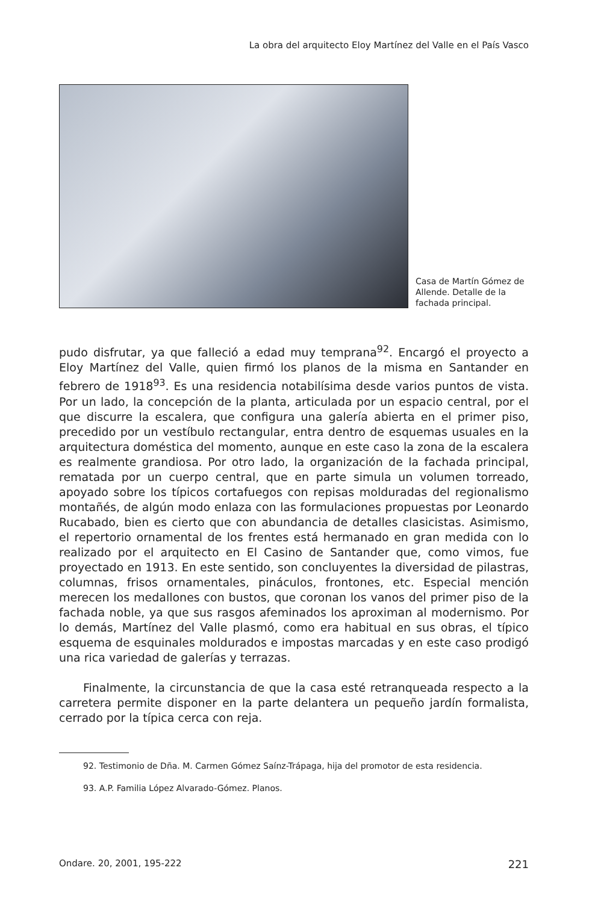La obra del arquitecto Eloy Martínez del Valle en el País Vasco
Casa de Martín Gómez de Allende. Detalle de la fachada principal.
pudo disfrutar, ya que falleció a edad muy temprana<sup>92</sup>. Encargó el proyecto a Eloy Martínez del Valle, quien firmó los planos de la misma en Santander en febrero de 1918<sup>93</sup>. Es una residencia notabilísima desde varios puntos de vista. Por un lado, la concepción de la planta, articulada por un espacio central, por el que discurre la escalera, que configura una galería abierta en el primer piso, precedido por un vestíbulo rectangular, entra dentro de esquemas usuales en la arquitectura doméstica del momento, aunque en este caso la zona de la escalera es realmente grandiosa. Por otro lado, la organización de la fachada principal, rematada por un cuerpo central, que en parte simula un volumen torreado, apoyado sobre los típicos cortafuegos con repisas molduradas del regionalismo montañés, de algún modo enlaza con las formulaciones propuestas por Leonardo Rucabado, bien es cierto que con abundancia de detalles clasicistas. Asimismo, el repertorio ornamental de los frentes está hermanado en gran medida con lo realizado por el arquitecto en El Casino de Santander que, como vimos, fue proyectado en 1913. En este sentido, son concluyentes la diversidad de pilastras, columnas, frisos ornamentales, pináculos, frontones, etc. Especial mención merecen los medallones con bustos, que coronan los vanos del primer piso de la fachada noble, ya que sus rasgos afeminados los aproximan al modernismo. Por lo demás, Martínez del Valle plasmó, como era habitual en sus obras, el típico esquema de esquinales moldurados e impostas marcadas y en este caso prodigó una rica variedad de galerías y terrazas.
Finalmente, la circunstancia de que la casa esté retranqueada respecto a la carretera permite disponer en la parte delantera un pequeño jardín formalista, cerrado por la típica cerca con reja.
92. Testimonio de Dña. M. Carmen Gómez Saínz-Trápaga, hija del promotor de esta residencia.
93. A.P. Familia López Alvarado-Gómez. Planos.
Ondare. 20, 2001, 195-222 221